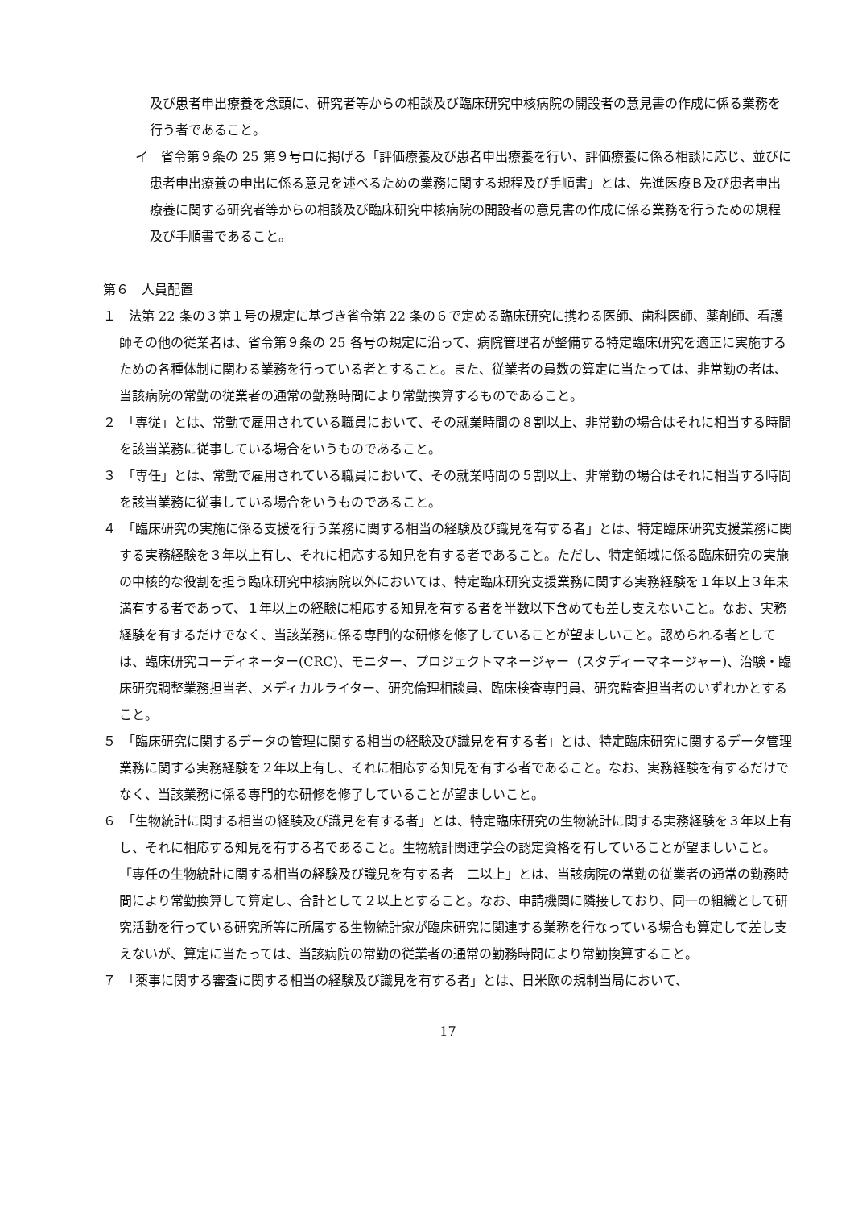及び患者申出療養を念頭に、研究者等からの相談及び臨床研究中核病院の開設者の意見書の作成に係る業務を行う者であること。
イ　省令第９条の 25 第９号ロに掲げる「評価療養及び患者申出療養を行い、評価療養に係る相談に応じ、並びに患者申出療養の申出に係る意見を述べるための業務に関する規程及び手順書」とは、先進医療Ｂ及び患者申出療養に関する研究者等からの相談及び臨床研究中核病院の開設者の意見書の作成に係る業務を行うための規程及び手順書であること。
第６　人員配置
１　法第 22 条の３第１号の規定に基づき省令第 22 条の６で定める臨床研究に携わる医師、歯科医師、薬剤師、看護師その他の従業者は、省令第９条の 25 各号の規定に沿って、病院管理者が整備する特定臨床研究を適正に実施するための各種体制に関わる業務を行っている者とすること。また、従業者の員数の算定に当たっては、非常勤の者は、当該病院の常勤の従業者の通常の勤務時間により常勤換算するものであること。
２　「専従」とは、常勤で雇用されている職員において、その就業時間の８割以上、非常勤の場合はそれに相当する時間を該当業務に従事している場合をいうものであること。
３　「専任」とは、常勤で雇用されている職員において、その就業時間の５割以上、非常勤の場合はそれに相当する時間を該当業務に従事している場合をいうものであること。
４　「臨床研究の実施に係る支援を行う業務に関する相当の経験及び識見を有する者」とは、特定臨床研究支援業務に関する実務経験を３年以上有し、それに相応する知見を有する者であること。ただし、特定領域に係る臨床研究の実施の中核的な役割を担う臨床研究中核病院以外においては、特定臨床研究支援業務に関する実務経験を１年以上３年未満有する者であって、１年以上の経験に相応する知見を有する者を半数以下含めても差し支えないこと。なお、実務経験を有するだけでなく、当該業務に係る専門的な研修を修了していることが望ましいこと。認められる者としては、臨床研究コーディネーター(CRC)、モニター、プロジェクトマネージャー（スタディーマネージャー)、治験・臨床研究調整業務担当者、メディカルライター、研究倫理相談員、臨床検査専門員、研究監査担当者のいずれかとすること。
５　「臨床研究に関するデータの管理に関する相当の経験及び識見を有する者」とは、特定臨床研究に関するデータ管理業務に関する実務経験を２年以上有し、それに相応する知見を有する者であること。なお、実務経験を有するだけでなく、当該業務に係る専門的な研修を修了していることが望ましいこと。
６　「生物統計に関する相当の経験及び識見を有する者」とは、特定臨床研究の生物統計に関する実務経験を３年以上有し、それに相応する知見を有する者であること。生物統計関連学会の認定資格を有していることが望ましいこと。「専任の生物統計に関する相当の経験及び識見を有する者　二以上」とは、当該病院の常勤の従業者の通常の勤務時間により常勤換算して算定し、合計として２以上とすること。なお、申請機関に隣接しており、同一の組織として研究活動を行っている研究所等に所属する生物統計家が臨床研究に関連する業務を行なっている場合も算定して差し支えないが、算定に当たっては、当該病院の常勤の従業者の通常の勤務時間により常勤換算すること。
７　「薬事に関する審査に関する相当の経験及び識見を有する者」とは、日米欧の規制当局において、
17